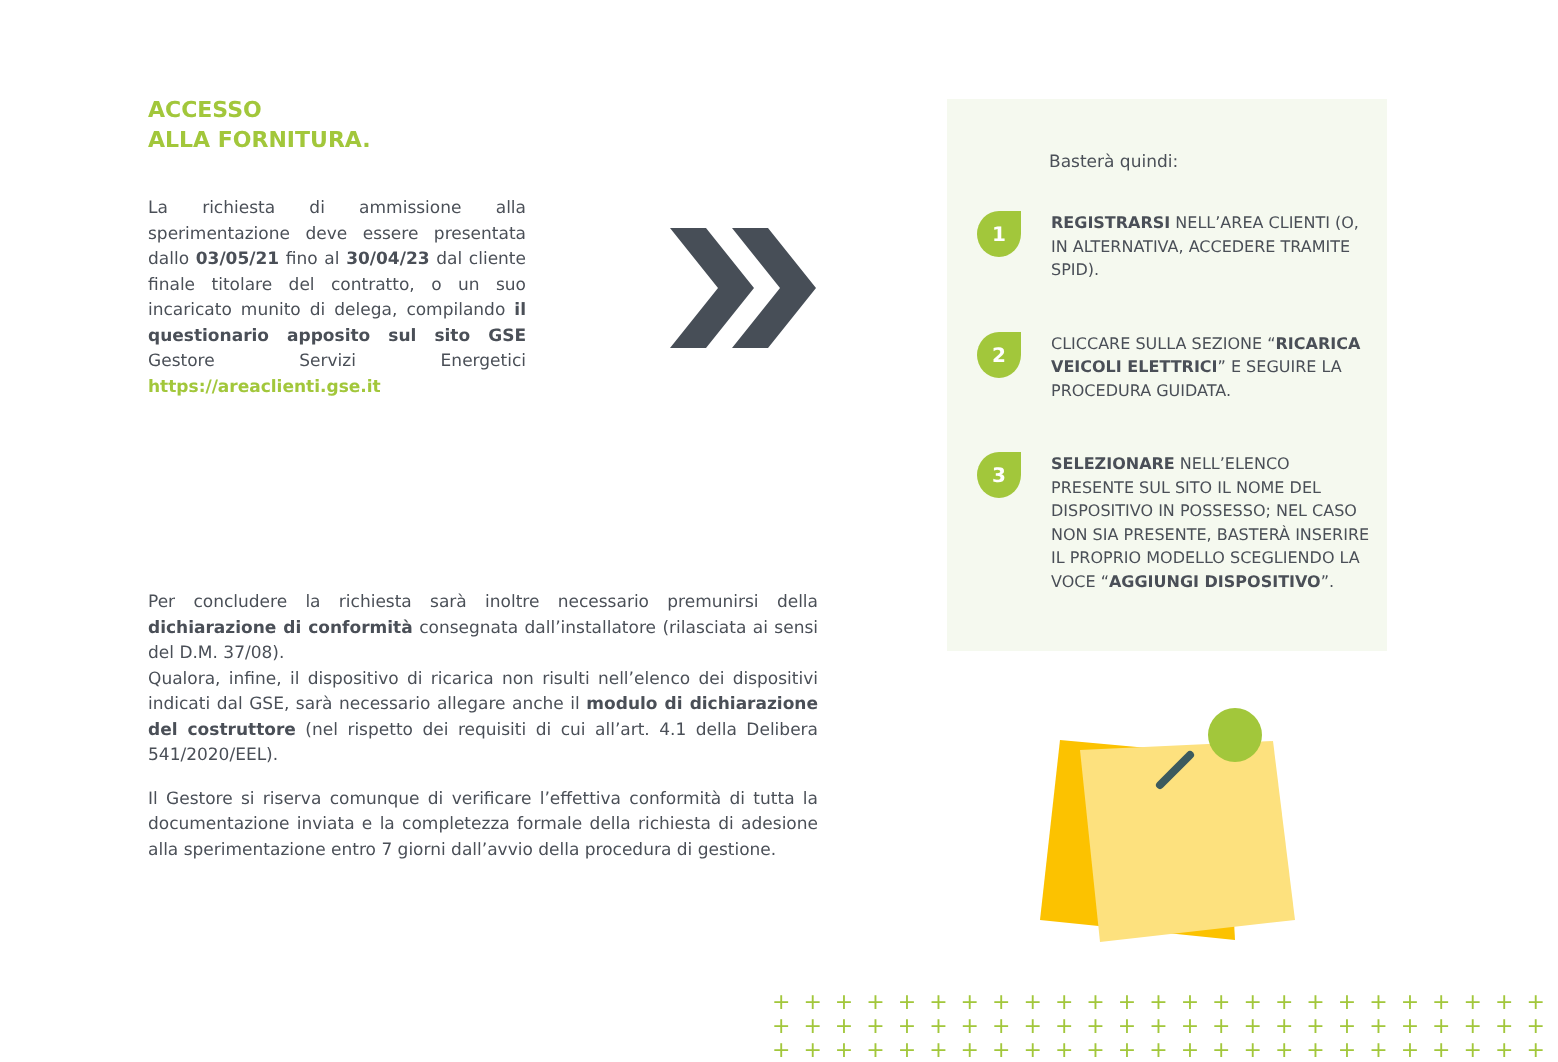ACCESSO
ALLA FORNITURA.
La richiesta di ammissione alla sperimentazione deve essere presentata dallo 03/05/21 fino al 30/04/23 dal cliente finale titolare del contratto, o un suo incaricato munito di delega, compilando il questionario apposito sul sito GSE Gestore Servizi Energetici https://areaclienti.gse.it
Per concludere la richiesta sarà inoltre necessario premunirsi della dichiarazione di conformità consegnata dall’installatore (rilasciata ai sensi del D.M. 37/08).
Qualora, infine, il dispositivo di ricarica non risulti nell’elenco dei dispositivi indicati dal GSE, sarà necessario allegare anche il modulo di dichiarazione del costruttore (nel rispetto dei requisiti di cui all’art. 4.1 della Delibera 541/2020/EEL).
Il Gestore si riserva comunque di verificare l’effettiva conformità di tutta la documentazione inviata e la completezza formale della richiesta di adesione alla sperimentazione entro 7 giorni dall’avvio della procedura di gestione.
Basterà quindi:
1
REGISTRARSI NELL’AREA CLIENTI (O, IN ALTERNATIVA, ACCEDERE TRAMITE SPID).
2
CLICCARE SULLA SEZIONE “RICARICA VEICOLI ELETTRICI” E SEGUIRE LA PROCEDURA GUIDATA.
3
SELEZIONARE NELL’ELENCO PRESENTE SUL SITO IL NOME DEL DISPOSITIVO IN POSSESSO; NEL CASO NON SIA PRESENTE, BASTERÀ INSERIRE IL PROPRIO MODELLO SCEGLIENDO LA VOCE “AGGIUNGI DISPOSITIVO”.
+++++++++++++++++++++++++
+++++++++++++++++++++++++
+++++++++++++++++++++++++